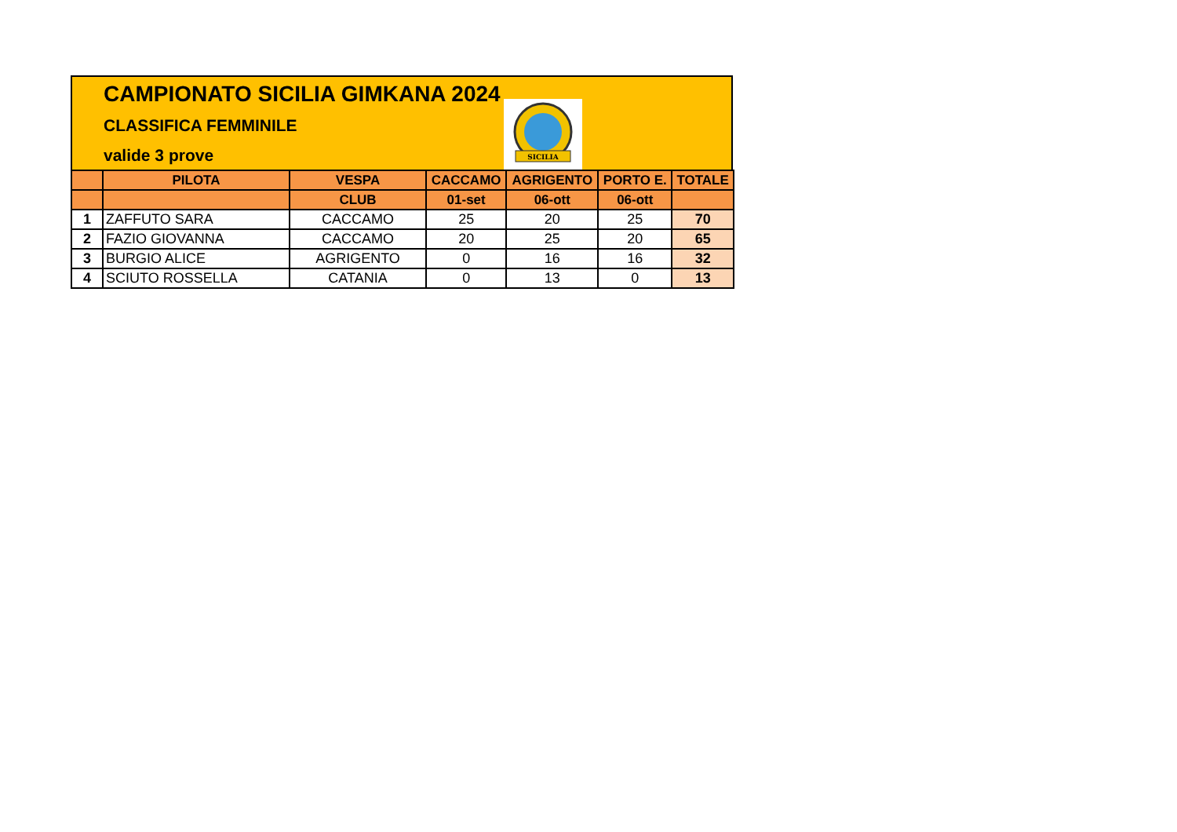CAMPIONATO SICILIA GIMKANA 2024
CLASSIFICA FEMMINILE
valide 3 prove
SICILIA
| | PILOTA | VESPA | CACCAMO | AGRIGENTO | PORTO E. | TOTALE |
| --- | --- | --- | --- | --- | --- | --- |
| | | CLUB | 01-set | 06-ott | 06-ott | |
| 1 | ZAFFUTO SARA | CACCAMO | 25 | 20 | 25 | 70 |
| 2 | FAZIO GIOVANNA | CACCAMO | 20 | 25 | 20 | 65 |
| 3 | BURGIO ALICE | AGRIGENTO | 0 | 16 | 16 | 32 |
| 4 | SCIUTO ROSSELLA | CATANIA | 0 | 13 | 0 | 13 |